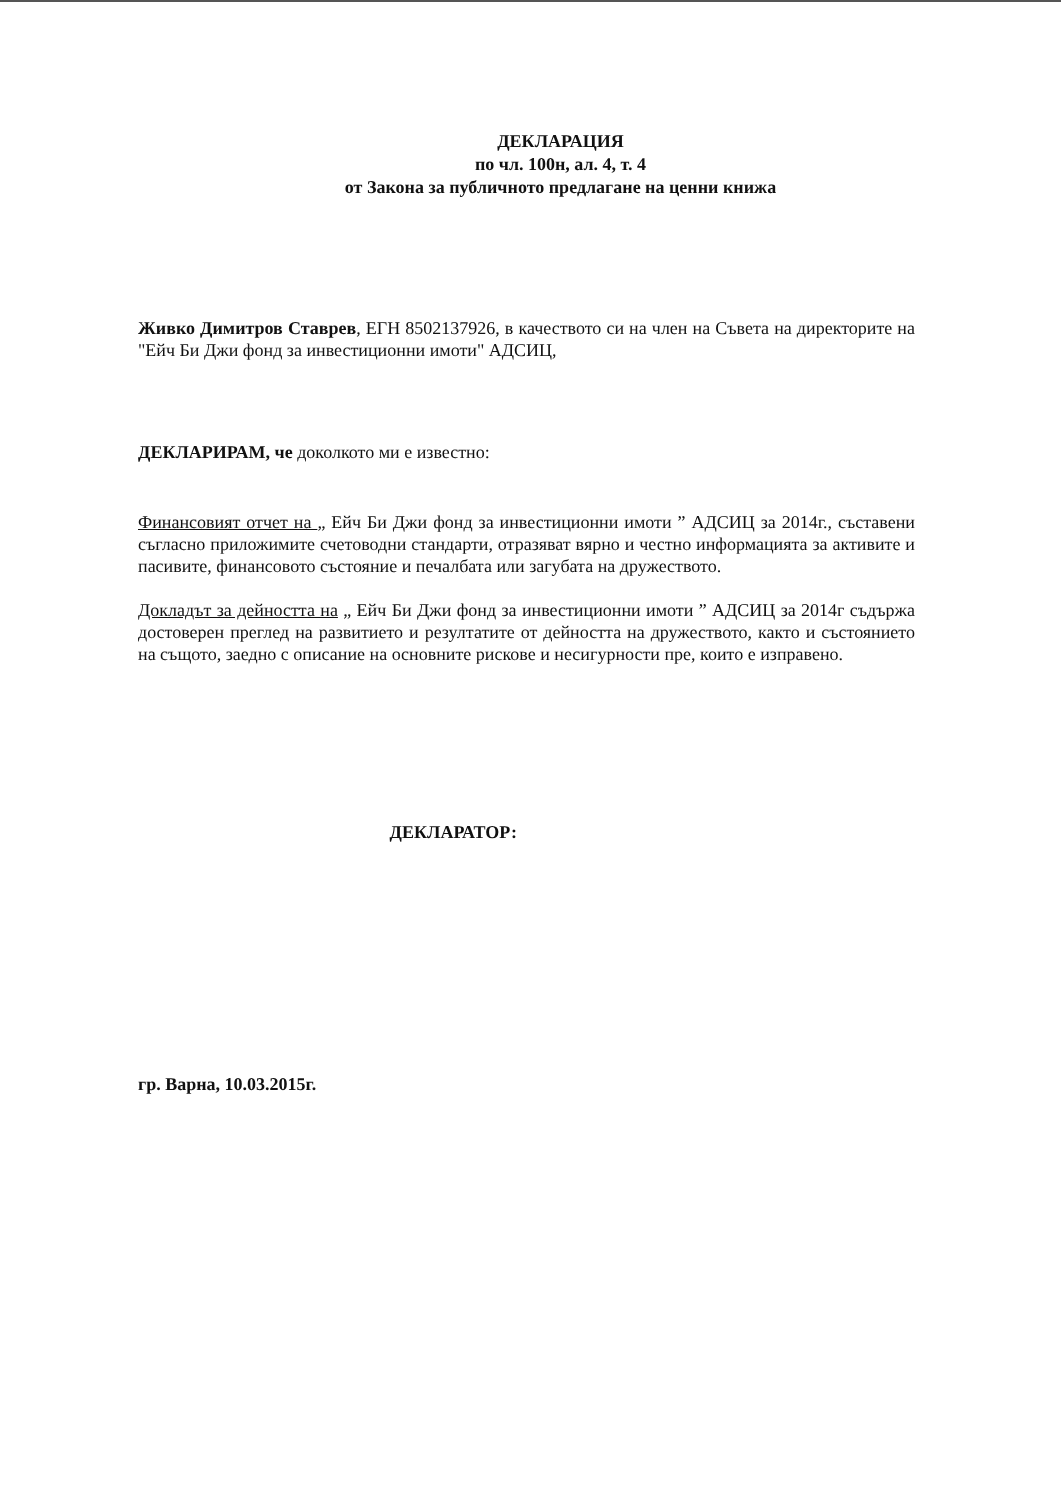ДЕКЛАРАЦИЯ
по чл. 100н, ал. 4, т. 4
от Закона за публичното предлагане на ценни книжа
Живко Димитров Ставрев, ЕГН 8502137926, в качеството си на член на Съвета на директорите на "Ейч Би Джи фонд за инвестиционни имоти" АДСИЦ,
ДЕКЛАРИРАМ, че доколкото ми е известно:
Финансовият отчет на „ Ейч Би Джи фонд за инвестиционни имоти ” АДСИЦ за 2014г., съставени съгласно приложимите счетоводни стандарти, отразяват вярно и честно информацията за активите и пасивите, финансовото състояние и печалбата или загубата на дружеството.
Докладът за дейността на „ Ейч Би Джи фонд за инвестиционни имоти ” АДСИЦ за 2014г съдържа достоверен преглед на развитието и резултатите от дейността на дружеството, както и състоянието на същото, заедно с описание на основните рискове и несигурности пре, които е изправено.
ДЕКЛАРАТОР:
гр. Варна, 10.03.2015г.